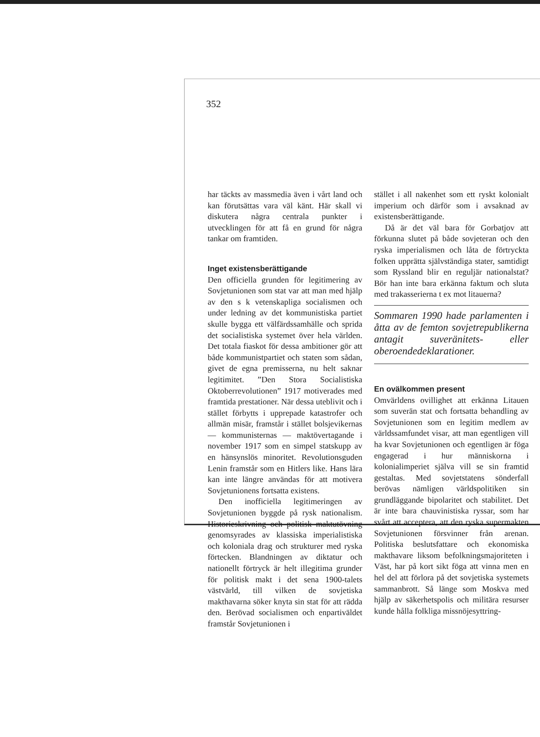352
har täckts av massmedia även i vårt land och kan förutsättas vara väl känt. Här skall vi diskutera några centrala punkter i utvecklingen för att få en grund för några tankar om framtiden.
Inget existensberättigande
Den officiella grunden för legitimering av Sovjetunionen som stat var att man med hjälp av den s k vetenskapliga socialismen och under ledning av det kommunistiska partiet skulle bygga ett välfärdssamhälle och sprida det socialistiska systemet över hela världen. Det totala fiaskot för dessa ambitioner gör att både kommunistpartiet och staten som sådan, givet de egna premisserna, nu helt saknar legitimitet. ”Den Stora Socialistiska Oktoberrevolutionen” 1917 motiverades med framtida prestationer. När dessa uteblivit och i stället förbytts i upprepade katastrofer och allmän misär, framstår i stället bolsjevikernas — kommunisternas — maktövertagande i november 1917 som en simpel statskupp av en hänsynslös minoritet. Revolutionsguden Lenin framstår som en Hitlers like. Hans lära kan inte längre användas för att motivera Sovjetunionens fortsatta existens.
Den inofficiella legitimeringen av Sovjetunionen byggde på rysk nationalism. Historieskrivning och politisk maktutövning genomsyrades av klassiska imperialistiska och koloniala drag och strukturer med ryska förtecken. Blandningen av diktatur och nationellt förtryck är helt illegitima grunder för politisk makt i det sena 1900-talets västvärld, till vilken de sovjetiska makthavarna söker knyta sin stat för att rädda den. Berövad socialismen och enpartiväldet framstår Sovjetunionen i
stället i all nakenhet som ett ryskt kolonialt imperium och därför som i avsaknad av existensberättigande.
Då är det väl bara för Gorbatjov att förkunna slutet på både sovjeteran och den ryska imperialismen och låta de förtryckta folken upprätta självständiga stater, samtidigt som Ryssland blir en reguljär nationalstat? Bör han inte bara erkänna faktum och sluta med trakasserierna t ex mot litauerna?
Sommaren 1990 hade parlamenten i åtta av de femton sovjetrepublikerna antagit suveränitets- eller oberoendedeklarationer.
En ovälkommen present
Omvärldens ovillighet att erkänna Litauen som suverän stat och fortsatta behandling av Sovjetunionen som en legitim medlem av världssamfundet visar, att man egentligen vill ha kvar Sovjetunionen och egentligen är föga engagerad i hur människorna i kolonialimperiet själva vill se sin framtid gestaltas. Med sovjetstatens sönderfall berövas nämligen världspolitiken sin grundläggande bipolaritet och stabilitet. Det är inte bara chauvinistiska ryssar, som har svårt att acceptera, att den ryska supermakten Sovjetunionen försvinner från arenan. Politiska beslutsfattare och ekonomiska makthavare liksom befolkningsmajoriteten i Väst, har på kort sikt föga att vinna men en hel del att förlora på det sovjetiska systemets sammanbrott. Så länge som Moskva med hjälp av säkerhetspolis och militära resurser kunde hålla folkliga missnöjesyttring-